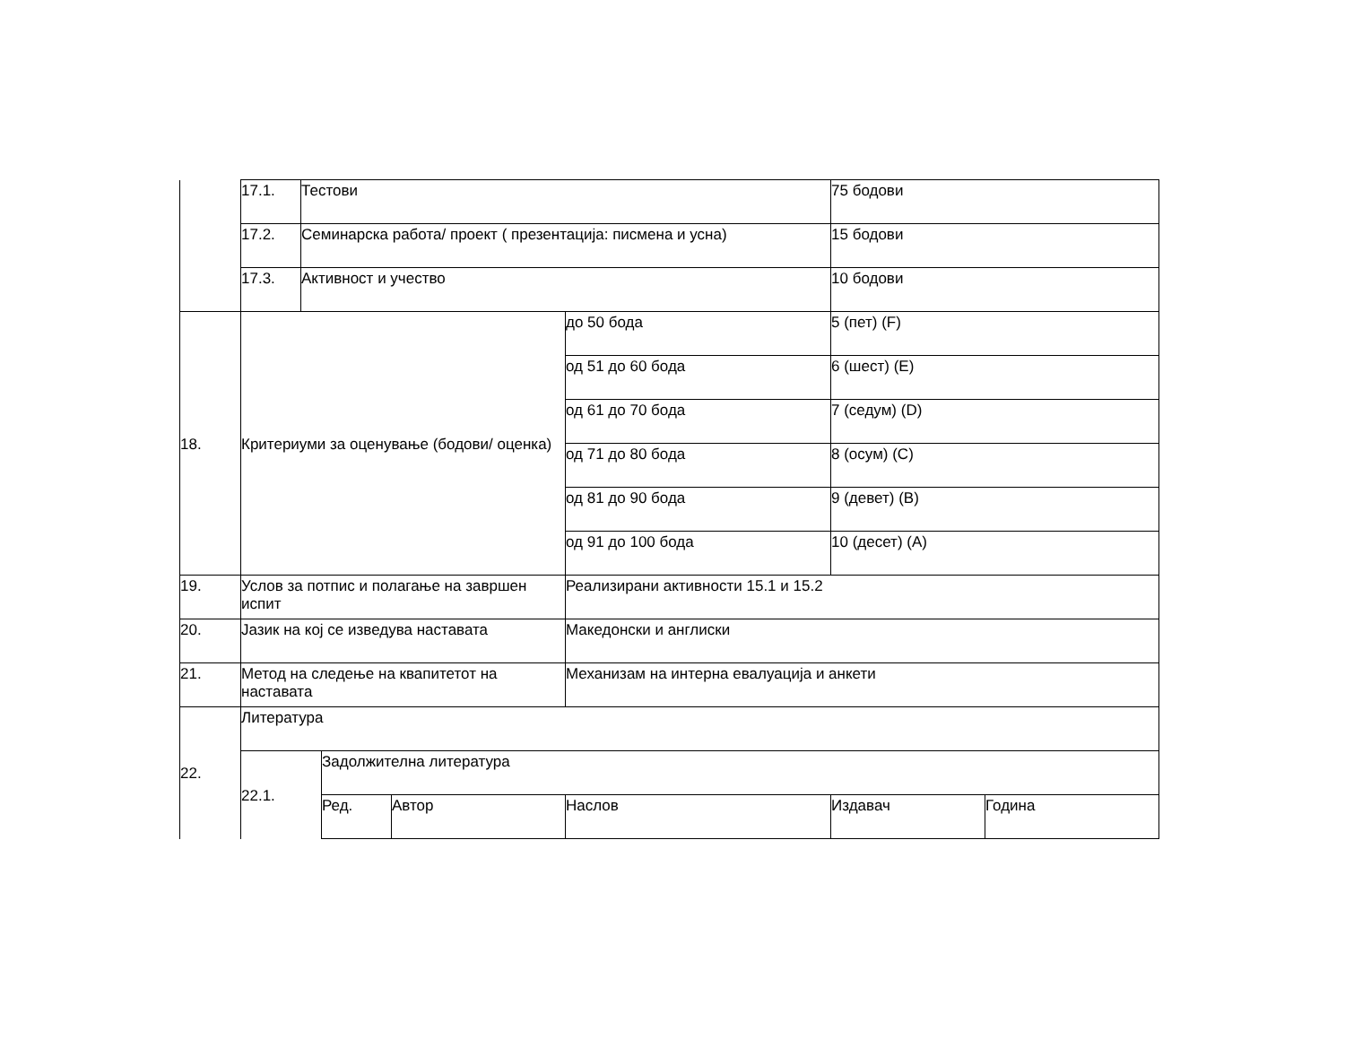| | 17.1. | Тестови | | | | 75 бодови | |
| | 17.2. | Семинарска работа/ проект ( презентација: писмена и усна) | | | | 15 бодови | |
| | 17.3. | Активност и учество | | | | 10 бодови | |
| 18. | Критериуми за оценување (бодови/ оценка) | | | | до 50 бода | 5 (пет) (F) | |
| | | | | | од 51 до 60 бода | 6 (шест) (E) | |
| | | | | | од 61 до 70 бода | 7 (седум) (D) | |
| | | | | | од 71 до 80 бода | 8 (осум) (C) | |
| | | | | | од 81 до 90 бода | 9 (девет) (B) | |
| | | | | | од 91 до 100 бода | 10 (десет) (A) | |
| 19. | Услов за потпис и полагање на завршен испит | | | | Реализирани активности 15.1 и 15.2 | | |
| 20. | Јазик на кој се изведува наставата | | | | Македонски и англиски | | |
| 21. | Метод на следење на квапитетот на наставата | | | | Механизам на интерна евалуација и анкети | | |
| 22. | Литература | | | | | | |
| | 22.1. | | Задолжителна литература | | | | |
| | | | Ред. | Автор | Наслов | Издавач | Година |